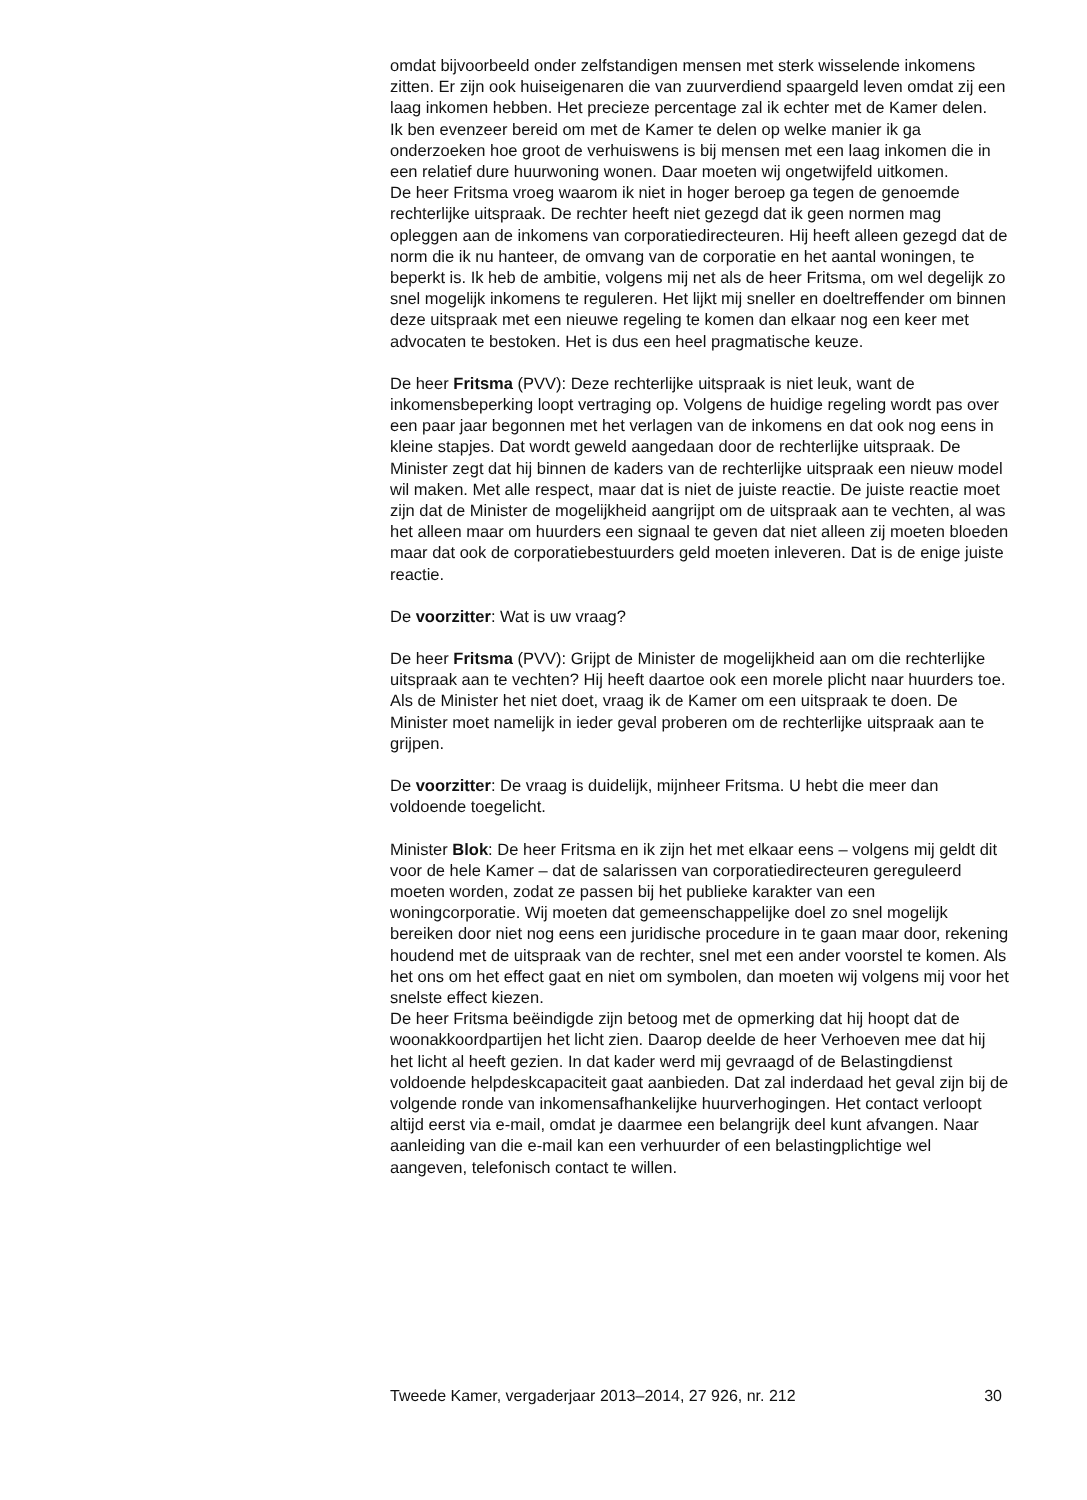omdat bijvoorbeeld onder zelfstandigen mensen met sterk wisselende inkomens zitten. Er zijn ook huiseigenaren die van zuurverdiend spaargeld leven omdat zij een laag inkomen hebben. Het precieze percentage zal ik echter met de Kamer delen.
Ik ben evenzeer bereid om met de Kamer te delen op welke manier ik ga onderzoeken hoe groot de verhuiswens is bij mensen met een laag inkomen die in een relatief dure huurwoning wonen. Daar moeten wij ongetwijfeld uitkomen.
De heer Fritsma vroeg waarom ik niet in hoger beroep ga tegen de genoemde rechterlijke uitspraak. De rechter heeft niet gezegd dat ik geen normen mag opleggen aan de inkomens van corporatiedirecteuren. Hij heeft alleen gezegd dat de norm die ik nu hanteer, de omvang van de corporatie en het aantal woningen, te beperkt is. Ik heb de ambitie, volgens mij net als de heer Fritsma, om wel degelijk zo snel mogelijk inkomens te reguleren. Het lijkt mij sneller en doeltreffender om binnen deze uitspraak met een nieuwe regeling te komen dan elkaar nog een keer met advocaten te bestoken. Het is dus een heel pragmatische keuze.
De heer Fritsma (PVV): Deze rechterlijke uitspraak is niet leuk, want de inkomensbeperking loopt vertraging op. Volgens de huidige regeling wordt pas over een paar jaar begonnen met het verlagen van de inkomens en dat ook nog eens in kleine stapjes. Dat wordt geweld aangedaan door de rechterlijke uitspraak. De Minister zegt dat hij binnen de kaders van de rechterlijke uitspraak een nieuw model wil maken. Met alle respect, maar dat is niet de juiste reactie. De juiste reactie moet zijn dat de Minister de mogelijkheid aangrijpt om de uitspraak aan te vechten, al was het alleen maar om huurders een signaal te geven dat niet alleen zij moeten bloeden maar dat ook de corporatiebestuurders geld moeten inleveren. Dat is de enige juiste reactie.
De voorzitter: Wat is uw vraag?
De heer Fritsma (PVV): Grijpt de Minister de mogelijkheid aan om die rechterlijke uitspraak aan te vechten? Hij heeft daartoe ook een morele plicht naar huurders toe. Als de Minister het niet doet, vraag ik de Kamer om een uitspraak te doen. De Minister moet namelijk in ieder geval proberen om de rechterlijke uitspraak aan te grijpen.
De voorzitter: De vraag is duidelijk, mijnheer Fritsma. U hebt die meer dan voldoende toegelicht.
Minister Blok: De heer Fritsma en ik zijn het met elkaar eens – volgens mij geldt dit voor de hele Kamer – dat de salarissen van corporatiedirecteuren gereguleerd moeten worden, zodat ze passen bij het publieke karakter van een woningcorporatie. Wij moeten dat gemeenschappelijke doel zo snel mogelijk bereiken door niet nog eens een juridische procedure in te gaan maar door, rekening houdend met de uitspraak van de rechter, snel met een ander voorstel te komen. Als het ons om het effect gaat en niet om symbolen, dan moeten wij volgens mij voor het snelste effect kiezen.
De heer Fritsma beëindigde zijn betoog met de opmerking dat hij hoopt dat de woonakkoordpartijen het licht zien. Daarop deelde de heer Verhoeven mee dat hij het licht al heeft gezien. In dat kader werd mij gevraagd of de Belastingdienst voldoende helpdeskcapaciteit gaat aanbieden. Dat zal inderdaad het geval zijn bij de volgende ronde van inkomensafhankelijke huurverhogingen. Het contact verloopt altijd eerst via e-mail, omdat je daarmee een belangrijk deel kunt afvangen. Naar aanleiding van die e-mail kan een verhuurder of een belastingplichtige wel aangeven, telefonisch contact te willen.
Tweede Kamer, vergaderjaar 2013–2014, 27 926, nr. 212 30